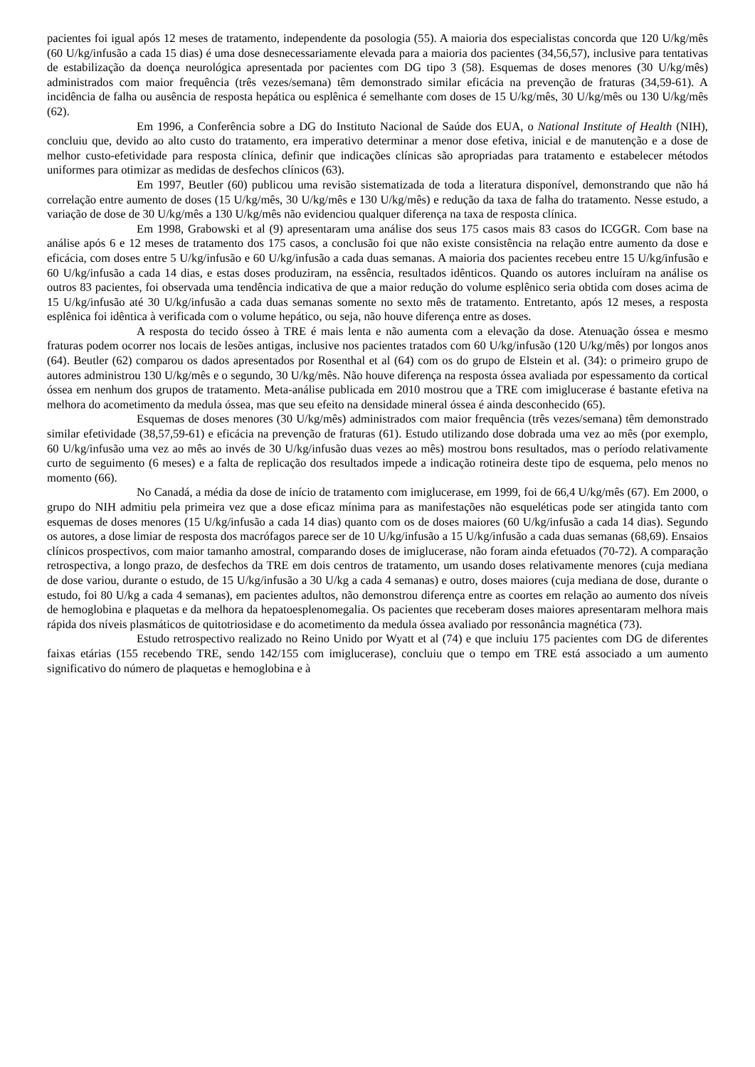pacientes foi igual após 12 meses de tratamento, independente da posologia (55). A maioria dos especialistas concorda que 120 U/kg/mês (60 U/kg/infusão a cada 15 dias) é uma dose desnecessariamente elevada para a maioria dos pacientes (34,56,57), inclusive para tentativas de estabilização da doença neurológica apresentada por pacientes com DG tipo 3 (58). Esquemas de doses menores (30 U/kg/mês) administrados com maior frequência (três vezes/semana) têm demonstrado similar eficácia na prevenção de fraturas (34,59-61). A incidência de falha ou ausência de resposta hepática ou esplênica é semelhante com doses de 15 U/kg/mês, 30 U/kg/mês ou 130 U/kg/mês (62).
Em 1996, a Conferência sobre a DG do Instituto Nacional de Saúde dos EUA, o National Institute of Health (NIH), concluiu que, devido ao alto custo do tratamento, era imperativo determinar a menor dose efetiva, inicial e de manutenção e a dose de melhor custo-efetividade para resposta clínica, definir que indicações clínicas são apropriadas para tratamento e estabelecer métodos uniformes para otimizar as medidas de desfechos clínicos (63).
Em 1997, Beutler (60) publicou uma revisão sistematizada de toda a literatura disponível, demonstrando que não há correlação entre aumento de doses (15 U/kg/mês, 30 U/kg/mês e 130 U/kg/mês) e redução da taxa de falha do tratamento. Nesse estudo, a variação de dose de 30 U/kg/mês a 130 U/kg/mês não evidenciou qualquer diferença na taxa de resposta clínica.
Em 1998, Grabowski et al (9) apresentaram uma análise dos seus 175 casos mais 83 casos do ICGGR. Com base na análise após 6 e 12 meses de tratamento dos 175 casos, a conclusão foi que não existe consistência na relação entre aumento da dose e eficácia, com doses entre 5 U/kg/infusão e 60 U/kg/infusão a cada duas semanas. A maioria dos pacientes recebeu entre 15 U/kg/infusão e 60 U/kg/infusão a cada 14 dias, e estas doses produziram, na essência, resultados idênticos. Quando os autores incluíram na análise os outros 83 pacientes, foi observada uma tendência indicativa de que a maior redução do volume esplênico seria obtida com doses acima de 15 U/kg/infusão até 30 U/kg/infusão a cada duas semanas somente no sexto mês de tratamento. Entretanto, após 12 meses, a resposta esplênica foi idêntica à verificada com o volume hepático, ou seja, não houve diferença entre as doses.
A resposta do tecido ósseo à TRE é mais lenta e não aumenta com a elevação da dose. Atenuação óssea e mesmo fraturas podem ocorrer nos locais de lesões antigas, inclusive nos pacientes tratados com 60 U/kg/infusão (120 U/kg/mês) por longos anos (64). Beutler (62) comparou os dados apresentados por Rosenthal et al (64) com os do grupo de Elstein et al. (34): o primeiro grupo de autores administrou 130 U/kg/mês e o segundo, 30 U/kg/mês. Não houve diferença na resposta óssea avaliada por espessamento da cortical óssea em nenhum dos grupos de tratamento. Meta-análise publicada em 2010 mostrou que a TRE com imiglucerase é bastante efetiva na melhora do acometimento da medula óssea, mas que seu efeito na densidade mineral óssea é ainda desconhecido (65).
Esquemas de doses menores (30 U/kg/mês) administrados com maior frequência (três vezes/semana) têm demonstrado similar efetividade (38,57,59-61) e eficácia na prevenção de fraturas (61). Estudo utilizando dose dobrada uma vez ao mês (por exemplo, 60 U/kg/infusão uma vez ao mês ao invés de 30 U/kg/infusão duas vezes ao mês) mostrou bons resultados, mas o período relativamente curto de seguimento (6 meses) e a falta de replicação dos resultados impede a indicação rotineira deste tipo de esquema, pelo menos no momento (66).
No Canadá, a média da dose de início de tratamento com imiglucerase, em 1999, foi de 66,4 U/kg/mês (67). Em 2000, o grupo do NIH admitiu pela primeira vez que a dose eficaz mínima para as manifestações não esqueléticas pode ser atingida tanto com esquemas de doses menores (15 U/kg/infusão a cada 14 dias) quanto com os de doses maiores (60 U/kg/infusão a cada 14 dias). Segundo os autores, a dose limiar de resposta dos macrófagos parece ser de 10 U/kg/infusão a 15 U/kg/infusão a cada duas semanas (68,69). Ensaios clínicos prospectivos, com maior tamanho amostral, comparando doses de imiglucerase, não foram ainda efetuados (70-72). A comparação retrospectiva, a longo prazo, de desfechos da TRE em dois centros de tratamento, um usando doses relativamente menores (cuja mediana de dose variou, durante o estudo, de 15 U/kg/infusão a 30 U/kg a cada 4 semanas) e outro, doses maiores (cuja mediana de dose, durante o estudo, foi 80 U/kg a cada 4 semanas), em pacientes adultos, não demonstrou diferença entre as coortes em relação ao aumento dos níveis de hemoglobina e plaquetas e da melhora da hepatoesplenomegalia. Os pacientes que receberam doses maiores apresentaram melhora mais rápida dos níveis plasmáticos de quitotriosidase e do acometimento da medula óssea avaliado por ressonância magnética (73).
Estudo retrospectivo realizado no Reino Unido por Wyatt et al (74) e que incluiu 175 pacientes com DG de diferentes faixas etárias (155 recebendo TRE, sendo 142/155 com imiglucerase), concluiu que o tempo em TRE está associado a um aumento significativo do número de plaquetas e hemoglobina e à